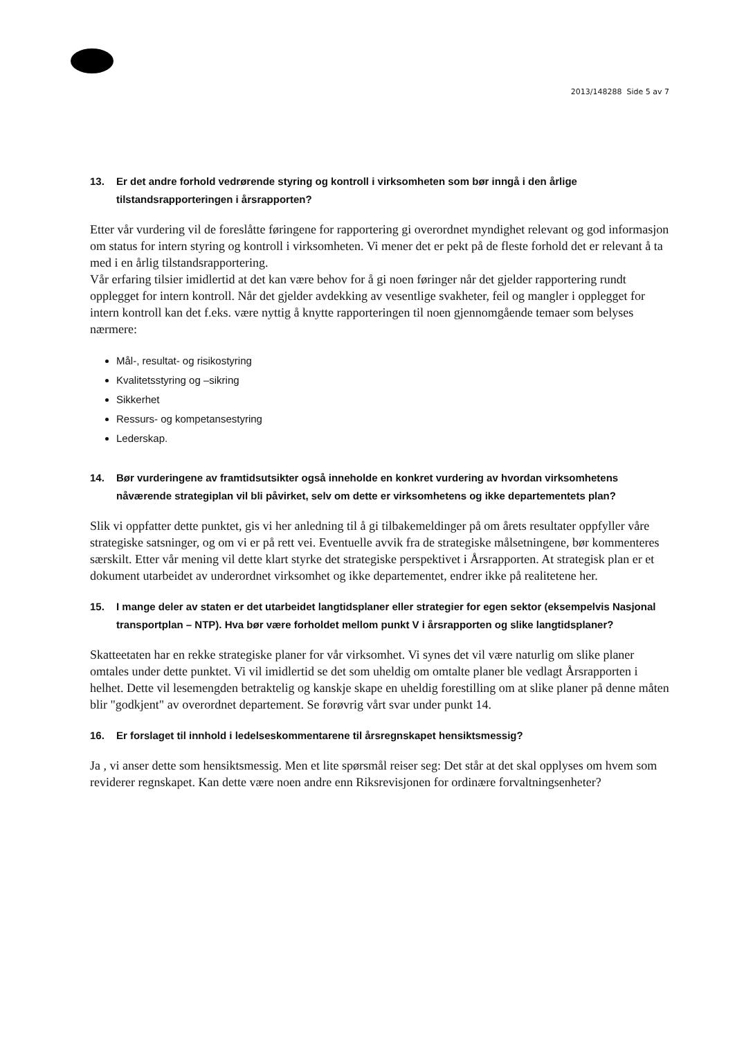2013/148288 Side 5 av 7
13. Er det andre forhold vedrørende styring og kontroll i virksomheten som bør inngå i den årlige tilstandsrapporteringen i årsrapporten?
Etter vår vurdering vil de foreslåtte føringene for rapportering gi overordnet myndighet relevant og god informasjon om status for intern styring og kontroll i virksomheten. Vi mener det er pekt på de fleste forhold det er relevant å ta med i en årlig tilstandsrapportering.
Vår erfaring tilsier imidlertid at det kan være behov for å gi noen føringer når det gjelder rapportering rundt opplegget for intern kontroll. Når det gjelder avdekking av vesentlige svakheter, feil og mangler i opplegget for intern kontroll kan det f.eks. være nyttig å knytte rapporteringen til noen gjennomgående temaer som belyses nærmere:
Mål-, resultat- og risikostyring
Kvalitetsstyring og –sikring
Sikkerhet
Ressurs- og kompetansestyring
Lederskap.
14. Bør vurderingene av framtidsutsikter også inneholde en konkret vurdering av hvordan virksomhetens nåværende strategiplan vil bli påvirket, selv om dette er virksomhetens og ikke departementets plan?
Slik vi oppfatter dette punktet, gis vi her anledning til å gi tilbakemeldinger på om årets resultater oppfyller våre strategiske satsninger, og om vi er på rett vei. Eventuelle avvik fra de strategiske målsetningene, bør kommenteres særskilt. Etter vår mening vil dette klart styrke det strategiske perspektivet i Årsrapporten. At strategisk plan er et dokument utarbeidet av underordnet virksomhet og ikke departementet, endrer ikke på realitetene her.
15. I mange deler av staten er det utarbeidet langtidsplaner eller strategier for egen sektor (eksempelvis Nasjonal transportplan – NTP). Hva bør være forholdet mellom punkt V i årsrapporten og slike langtidsplaner?
Skatteetaten har en rekke strategiske planer for vår virksomhet. Vi synes det vil være naturlig om slike planer omtales under dette punktet. Vi vil imidlertid se det som uheldig om omtalte planer ble vedlagt Årsrapporten i helhet. Dette vil lesemengden betraktelig og kanskje skape en uheldig forestilling om at slike planer på denne måten blir "godkjent" av overordnet departement. Se forøvrig vårt svar under punkt 14.
16. Er forslaget til innhold i ledelseskommentarene til årsregnskapet hensiktsmessig?
Ja , vi anser dette som hensiktsmessig. Men et lite spørsmål reiser seg: Det står at det skal opplyses om hvem som reviderer regnskapet. Kan dette være noen andre enn Riksrevisjonen for ordinære forvaltningsenheter?